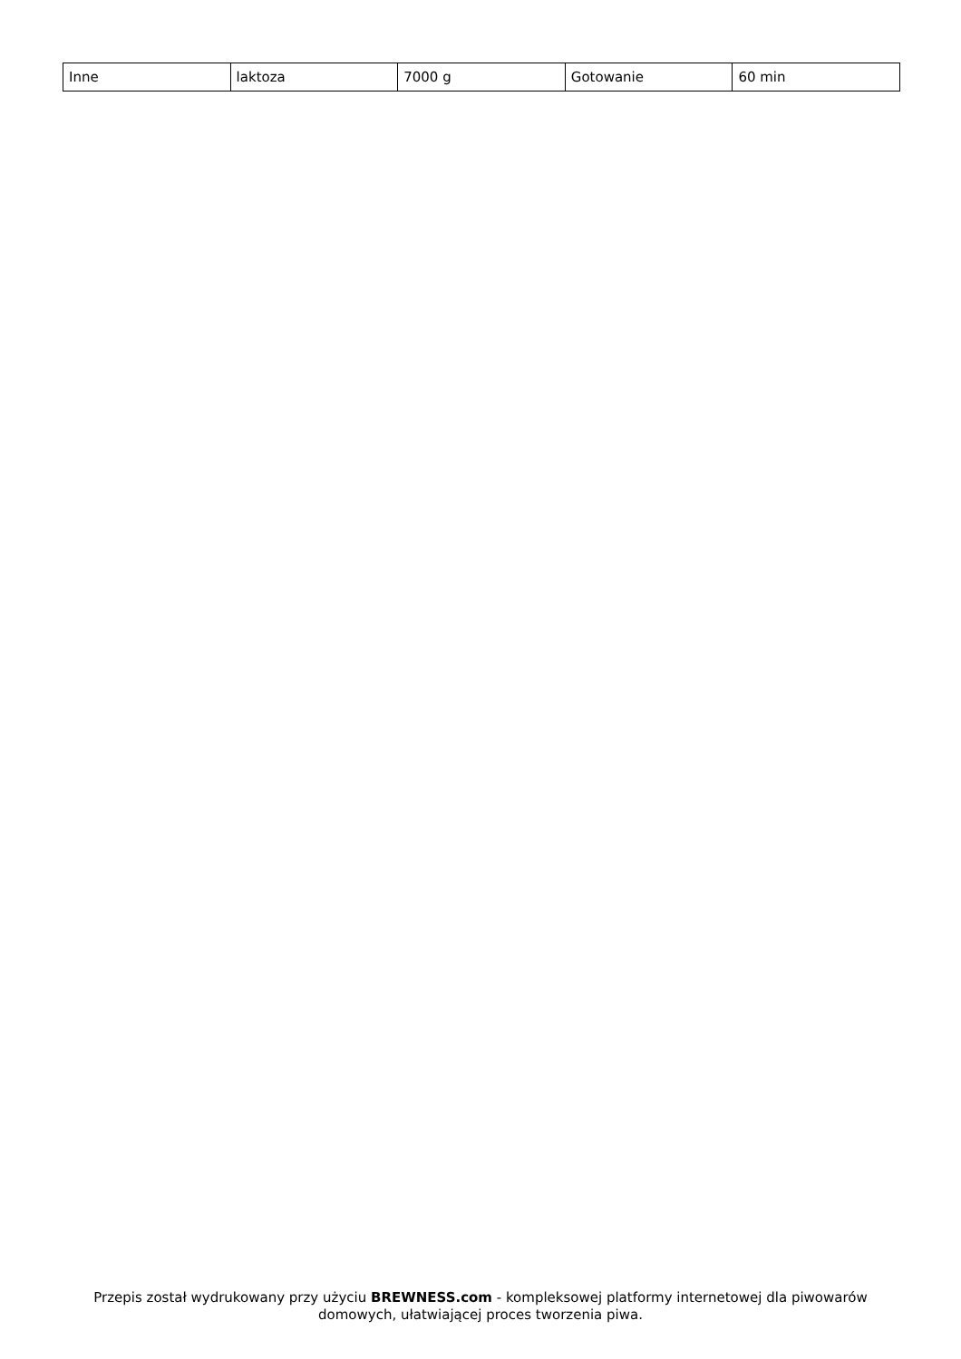| Inne | laktoza | 7000 g | Gotowanie | 60 min |
Przepis został wydrukowany przy użyciu BREWNESS.com - kompleksowej platformy internetowej dla piwowarów domowych, ułatwiającej proces tworzenia piwa.